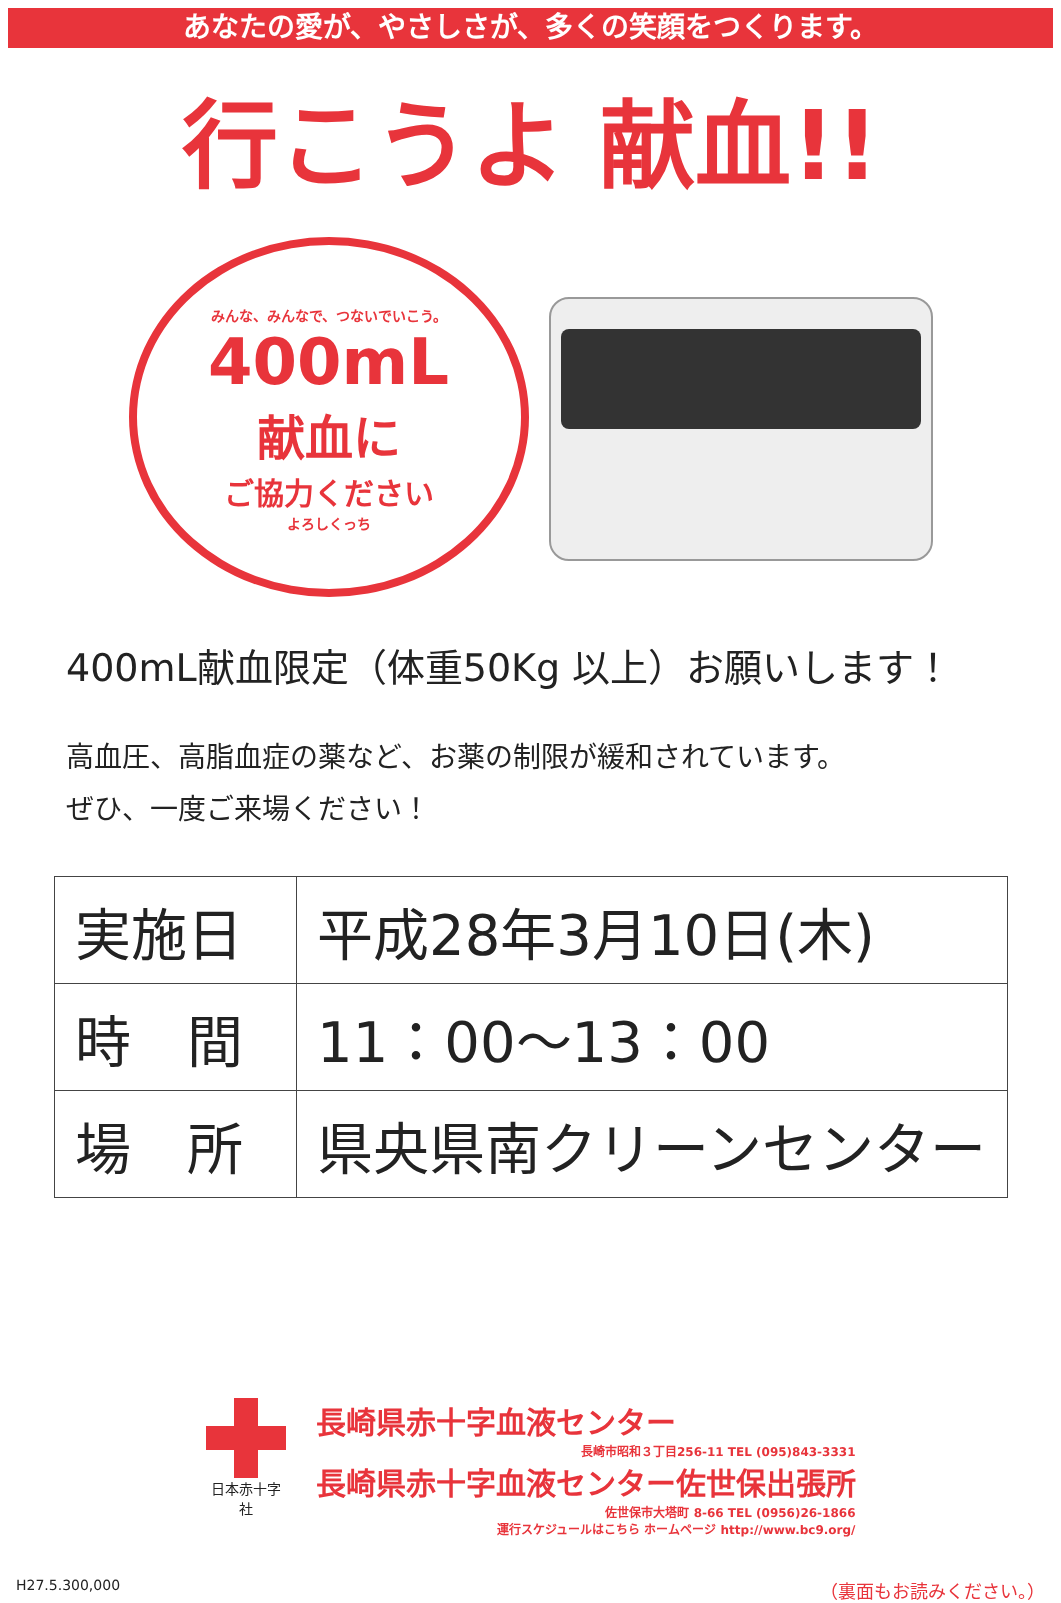あなたの愛が、やさしさが、多くの笑顔をつくります。
行こうよ 献血!!
みんな、みんなで、つないでいこう。
400mL
献血に
ご協力ください
よろしくっち
400mL献血限定（体重50Kg 以上）お願いします！
高血圧、高脂血症の薬など、お薬の制限が緩和されています。
ぜひ、一度ご来場ください！
| 実施日 | 平成28年3月10日(木) |
| 時 間 | 11：00～13：00 |
| 場 所 | 県央県南クリーンセンター |
日本赤十字社
長崎県赤十字血液センター
長崎市昭和３丁目256-11 TEL (095)843-3331
長崎県赤十字血液センター佐世保出張所
佐世保市大塔町 8-66 TEL (0956)26-1866
運行スケジュールはこちら ホームページ http://www.bc9.org/
H27.5.300,000 （裏面もお読みください。）